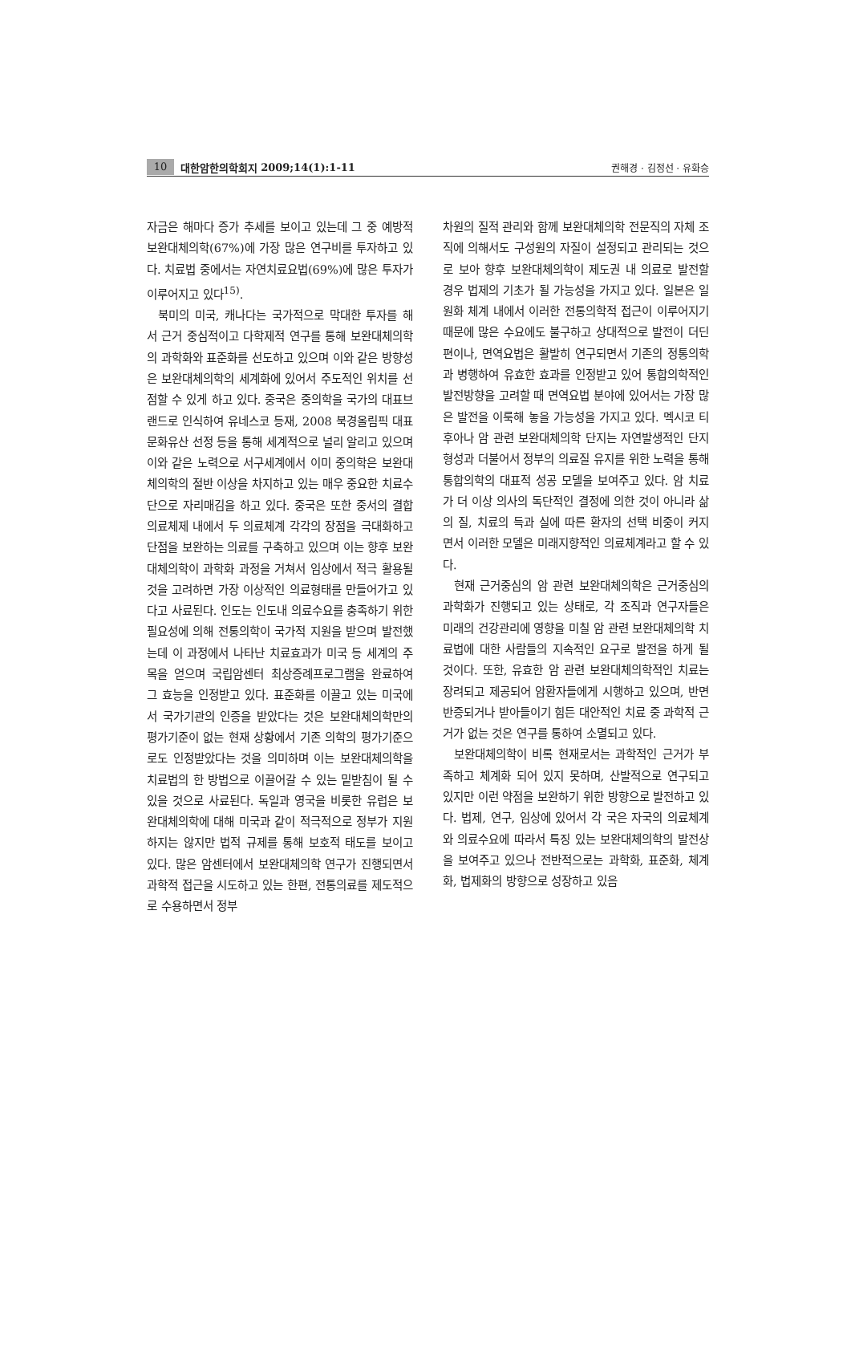10 대한암한의학회지 2009;14(1):1-11 권해경 · 김정선 · 유화승
자금은 해마다 증가 추세를 보이고 있는데 그 중 예방적 보완대체의학(67%)에 가장 많은 연구비를 투자하고 있다. 치료법 중에서는 자연치료요법(69%)에 많은 투자가 이루어지고 있다<sup>15)</sup>.
북미의 미국, 캐나다는 국가적으로 막대한 투자를 해서 근거 중심적이고 다학제적 연구를 통해 보완대체의학의 과학화와 표준화를 선도하고 있으며 이와 같은 방향성은 보완대체의학의 세계화에 있어서 주도적인 위치를 선점할 수 있게 하고 있다. 중국은 중의학을 국가의 대표브랜드로 인식하여 유네스코 등재, 2008 북경올림픽 대표문화유산 선정 등을 통해 세계적으로 널리 알리고 있으며 이와 같은 노력으로 서구세계에서 이미 중의학은 보완대체의학의 절반 이상을 차지하고 있는 매우 중요한 치료수단으로 자리매김을 하고 있다. 중국은 또한 중서의 결합 의료체제 내에서 두 의료체계 각각의 장점을 극대화하고 단점을 보완하는 의료를 구축하고 있으며 이는 향후 보완대체의학이 과학화 과정을 거쳐서 임상에서 적극 활용될 것을 고려하면 가장 이상적인 의료형태를 만들어가고 있다고 사료된다. 인도는 인도내 의료수요를 충족하기 위한 필요성에 의해 전통의학이 국가적 지원을 받으며 발전했는데 이 과정에서 나타난 치료효과가 미국 등 세계의 주목을 얻으며 국립암센터 최상증례프로그램을 완료하여 그 효능을 인정받고 있다. 표준화를 이끌고 있는 미국에서 국가기관의 인증을 받았다는 것은 보완대체의학만의 평가기준이 없는 현재 상황에서 기존 의학의 평가기준으로도 인정받았다는 것을 의미하며 이는 보완대체의학을 치료법의 한 방법으로 이끌어갈 수 있는 밑받침이 될 수 있을 것으로 사료된다. 독일과 영국을 비롯한 유럽은 보완대체의학에 대해 미국과 같이 적극적으로 정부가 지원하지는 않지만 법적 규제를 통해 보호적 태도를 보이고 있다. 많은 암센터에서 보완대체의학 연구가 진행되면서 과학적 접근을 시도하고 있는 한편, 전통의료를 제도적으로 수용하면서 정부
차원의 질적 관리와 함께 보완대체의학 전문직의 자체 조직에 의해서도 구성원의 자질이 설정되고 관리되는 것으로 보아 향후 보완대체의학이 제도권 내 의료로 발전할 경우 법제의 기초가 될 가능성을 가지고 있다. 일본은 일원화 체계 내에서 이러한 전통의학적 접근이 이루어지기 때문에 많은 수요에도 불구하고 상대적으로 발전이 더딘 편이나, 면역요법은 활발히 연구되면서 기존의 정통의학과 병행하여 유효한 효과를 인정받고 있어 통합의학적인 발전방향을 고려할 때 면역요법 분야에 있어서는 가장 많은 발전을 이룩해 놓을 가능성을 가지고 있다. 멕시코 티후아나 암 관련 보완대체의학 단지는 자연발생적인 단지 형성과 더불어서 정부의 의료질 유지를 위한 노력을 통해 통합의학의 대표적 성공 모델을 보여주고 있다. 암 치료가 더 이상 의사의 독단적인 결정에 의한 것이 아니라 삶의 질, 치료의 득과 실에 따른 환자의 선택 비중이 커지면서 이러한 모델은 미래지향적인 의료체계라고 할 수 있다.
현재 근거중심의 암 관련 보완대체의학은 근거중심의 과학화가 진행되고 있는 상태로, 각 조직과 연구자들은 미래의 건강관리에 영향을 미칠 암 관련 보완대체의학 치료법에 대한 사람들의 지속적인 요구로 발전을 하게 될 것이다. 또한, 유효한 암 관련 보완대체의학적인 치료는 장려되고 제공되어 암환자들에게 시행하고 있으며, 반면 반증되거나 받아들이기 힘든 대안적인 치료 중 과학적 근거가 없는 것은 연구를 통하여 소멸되고 있다.
보완대체의학이 비록 현재로서는 과학적인 근거가 부족하고 체계화 되어 있지 못하며, 산발적으로 연구되고 있지만 이런 약점을 보완하기 위한 방향으로 발전하고 있다. 법제, 연구, 임상에 있어서 각 국은 자국의 의료체계와 의료수요에 따라서 특징 있는 보완대체의학의 발전상을 보여주고 있으나 전반적으로는 과학화, 표준화, 체계화, 법제화의 방향으로 성장하고 있음